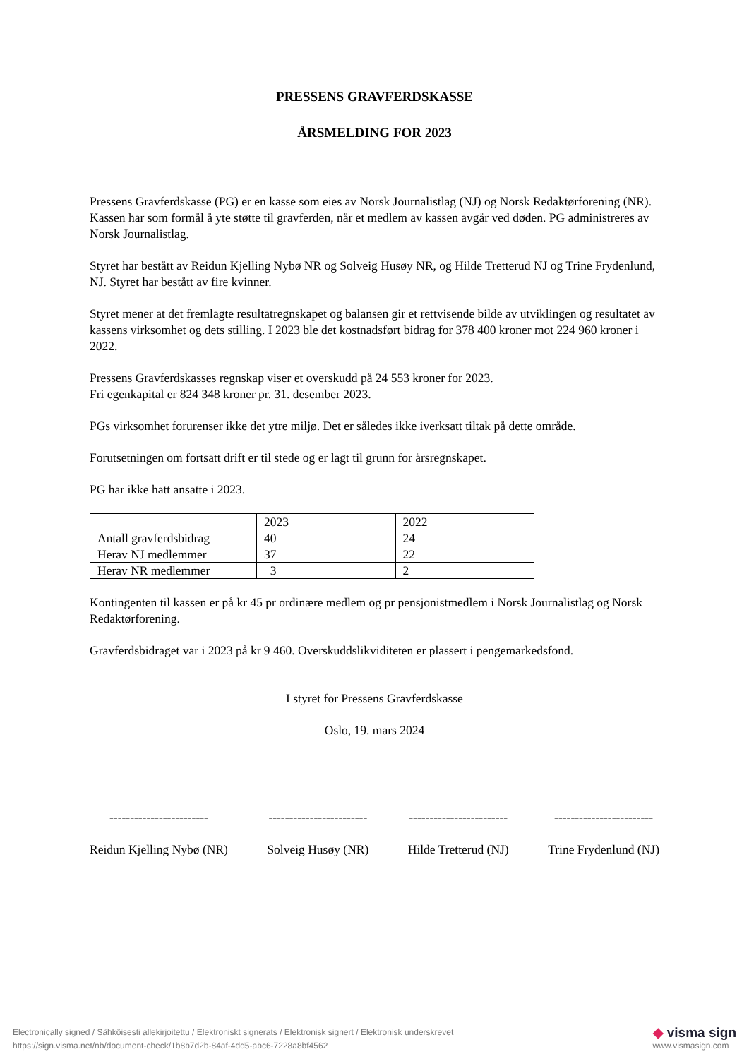PRESSENS GRAVFERDSKASSE
ÅRSMELDING FOR 2023
Pressens Gravferdskasse (PG) er en kasse som eies av Norsk Journalistlag (NJ) og Norsk Redaktørforening (NR). Kassen har som formål å yte støtte til gravferden, når et medlem av kassen avgår ved døden. PG administreres av Norsk Journalistlag.
Styret har bestått av Reidun Kjelling Nybø NR og Solveig Husøy NR, og Hilde Tretterud NJ og Trine Frydenlund, NJ. Styret har bestått av fire kvinner.
Styret mener at det fremlagte resultatregnskapet og balansen gir et rettvisende bilde av utviklingen og resultatet av kassens virksomhet og dets stilling. I 2023 ble det kostnadsført bidrag for 378 400 kroner mot 224 960 kroner i 2022.
Pressens Gravferdskasses regnskap viser et overskudd på 24 553 kroner for 2023.
Fri egenkapital er 824 348 kroner pr. 31. desember 2023.
PGs virksomhet forurenser ikke det ytre miljø. Det er således ikke iverksatt tiltak på dette område.
Forutsetningen om fortsatt drift er til stede og er lagt til grunn for årsregnskapet.
PG har ikke hatt ansatte i 2023.
| | 2023 | 2022 |
| Antall gravferdsbidrag | 40 | 24 |
| Herav NJ medlemmer | 37 | 22 |
| Herav NR medlemmer | 3 | 2 |
Kontingenten til kassen er på kr 45 pr ordinære medlem og pr pensjonistmedlem i Norsk Journalistlag og Norsk Redaktørforening.
Gravferdsbidraget var i 2023 på kr 9 460. Overskuddslikviditeten er plassert i pengemarkedsfond.
I styret for Pressens Gravferdskasse
Oslo, 19. mars 2024
------------------------
Reidun Kjelling Nybø (NR)
------------------------
Solveig Husøy (NR)
------------------------
Hilde Tretterud (NJ)
------------------------
Trine Frydenlund (NJ)
Electronically signed / Sähköisesti allekirjoitettu / Elektroniskt signerats / Elektronisk signert / Elektronisk underskrevet
https://sign.visma.net/nb/document-check/1b8b7d2b-84af-4dd5-abc6-7228a8bf4562
◆ visma sign
www.vismasign.com